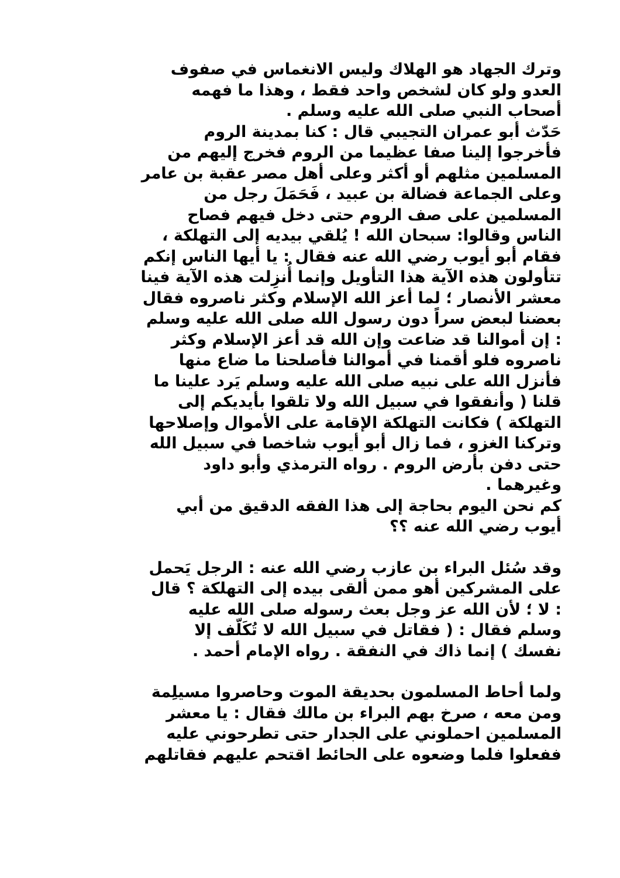وترك الجهاد هو الهلاك وليس الانغماس في صفوف
العدو ولو كان لشخص واحد فقط ، وهذا ما فهمه
أصحاب النبي صلى الله عليه وسلم .
حَدّث أبو عمران التجيبي قال : كنا بمدينة الروم
فأخرجوا إلينا صفا عظيما من الروم فخرج إليهم من
المسلمين مثلهم أو أكثر وعلى أهل مصر عقبة بن عامر
وعلى الجماعة فضالة بن عبيد ، فَحَمَلَ رجل من
المسلمين على صف الروم حتى دخل فيهم فصاح
الناس وقالوا: سبحان الله ! يُلقي بيديه إلى التهلكة ،
فقام أبو أيوب رضي الله عنه فقال : يا أيها الناس إنكم
تتأولون هذه الآية هذا التأويل وإنما أُنزِلت هذه الآية فينا
معشر الأنصار ؛ لما أعز الله الإسلام وكثر ناصروه فقال
بعضنا لبعض سراً دون رسول الله صلى الله عليه وسلم
: إن أموالنا قد ضاعت وإن الله قد أعز الإسلام وكثر
ناصروه فلو أقمنا في أموالنا فأصلحنا ما ضاع منها
فأنزل الله على نبيه صلى الله عليه وسلم يَرد علينا ما
قلنا ( وأنفقوا في سبيل الله ولا تلقوا بأيديكم إلى
التهلكة ) فكانت التهلكة الإقامة على الأموال وإصلاحها
وتركنا الغزو ، فما زال أبو أيوب شاخصا في سبيل الله
حتى دفن بأرض الروم . رواه الترمذي وأبو داود
وغيرهما .
كم نحن اليوم بحاجة إلى هذا الفقه الدقيق من أبي
أيوب رضي الله عنه ؟؟
وقد سُئل البراء بن عازب رضي الله عنه : الرجل يَحمل
على المشركين أهو ممن ألقى بيده إلى التهلكة ؟ قال
: لا ؛ لأن الله عز وجل بعث رسوله صلى الله عليه
وسلم فقال : ( فقاتل في سبيل الله لا تُكَلّف إلا
نفسك ) إنما ذاك في النفقة . رواه الإمام أحمد .
ولما أحاط المسلمون بحديقة الموت وحاصروا مسيلِمة
ومن معه ، صرخ بهم البراء بن مالك فقال : يا معشر
المسلمين احملوني على الجدار حتى تطرحوني عليه
ففعلوا فلما وضعوه على الحائط اقتحم عليهم فقاتلهم